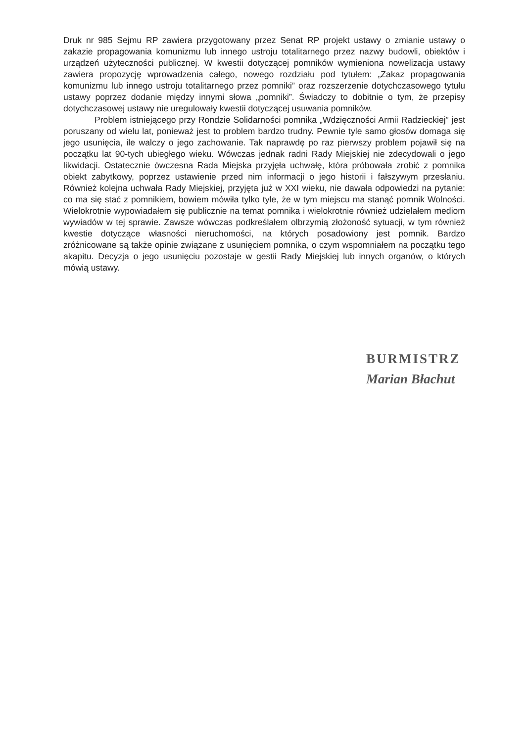Druk nr 985 Sejmu RP zawiera przygotowany przez Senat RP projekt ustawy o zmianie ustawy o zakazie propagowania komunizmu lub innego ustroju totalitarnego przez nazwy budowli, obiektów i urządzeń użyteczności publicznej. W kwestii dotyczącej pomników wymieniona nowelizacja ustawy zawiera propozycję wprowadzenia całego, nowego rozdziału pod tytułem: „Zakaz propagowania komunizmu lub innego ustroju totalitarnego przez pomniki” oraz rozszerzenie dotychczasowego tytułu ustawy poprzez dodanie między innymi słowa „pomniki”. Świadczy to dobitnie o tym, że przepisy dotychczasowej ustawy nie uregulowały kwestii dotyczącej usuwania pomników.
Problem istniejącego przy Rondzie Solidarności pomnika „Wdzięczności Armii Radzieckiej” jest poruszany od wielu lat, ponieważ jest to problem bardzo trudny. Pewnie tyle samo głosów domaga się jego usunięcia, ile walczy o jego zachowanie. Tak naprawdę po raz pierwszy problem pojawił się na początku lat 90-tych ubiegłego wieku. Wówczas jednak radni Rady Miejskiej nie zdecydowali o jego likwidacji. Ostatecznie ówczesna Rada Miejska przyjęła uchwałę, która próbowała zrobić z pomnika obiekt zabytkowy, poprzez ustawienie przed nim informacji o jego historii i fałszywym przesłaniu. Również kolejna uchwała Rady Miejskiej, przyjęta już w XXI wieku, nie dawała odpowiedzi na pytanie: co ma się stać z pomnikiem, bowiem mówiła tylko tyle, że w tym miejscu ma stanąć pomnik Wolności. Wielokrotnie wypowiadałem się publicznie na temat pomnika i wielokrotnie również udzielałem mediom wywiadów w tej sprawie. Zawsze wówczas podkreślałem olbrzymią złożoność sytuacji, w tym również kwestie dotyczące własności nieruchomości, na których posadowiony jest pomnik. Bardzo zróżnicowane są także opinie związane z usunięciem pomnika, o czym wspomniałem na początku tego akapitu. Decyzja o jego usunięciu pozostaje w gestii Rady Miejskiej lub innych organów, o których mówią ustawy.
BURMISTRZ
Marian Błachut